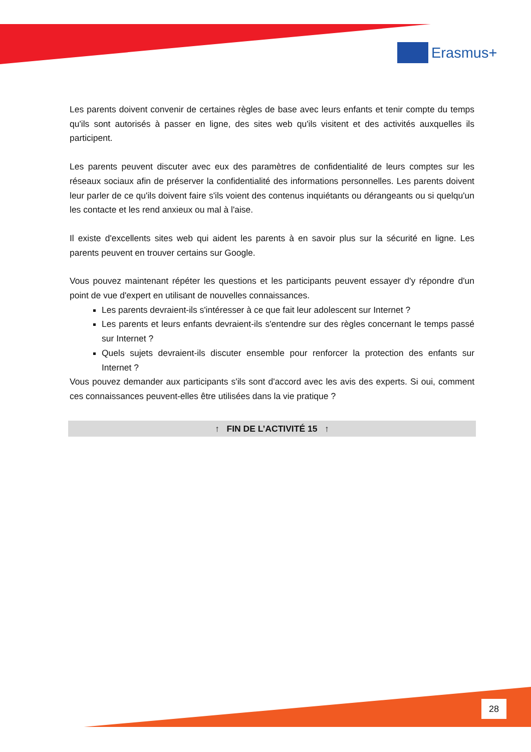Erasmus+
Les parents doivent convenir de certaines règles de base avec leurs enfants et tenir compte du temps qu'ils sont autorisés à passer en ligne, des sites web qu'ils visitent et des activités auxquelles ils participent.
Les parents peuvent discuter avec eux des paramètres de confidentialité de leurs comptes sur les réseaux sociaux afin de préserver la confidentialité des informations personnelles. Les parents doivent leur parler de ce qu'ils doivent faire s'ils voient des contenus inquiétants ou dérangeants ou si quelqu'un les contacte et les rend anxieux ou mal à l'aise.
Il existe d'excellents sites web qui aident les parents à en savoir plus sur la sécurité en ligne. Les parents peuvent en trouver certains sur Google.
Vous pouvez maintenant répéter les questions et les participants peuvent essayer d'y répondre d'un point de vue d'expert en utilisant de nouvelles connaissances.
Les parents devraient-ils s'intéresser à ce que fait leur adolescent sur Internet ?
Les parents et leurs enfants devraient-ils s'entendre sur des règles concernant le temps passé sur Internet ?
Quels sujets devraient-ils discuter ensemble pour renforcer la protection des enfants sur Internet ?
Vous pouvez demander aux participants s'ils sont d'accord avec les avis des experts. Si oui, comment ces connaissances peuvent-elles être utilisées dans la vie pratique ?
↑ FIN DE L’ACTIVITÉ 15 ↑
28